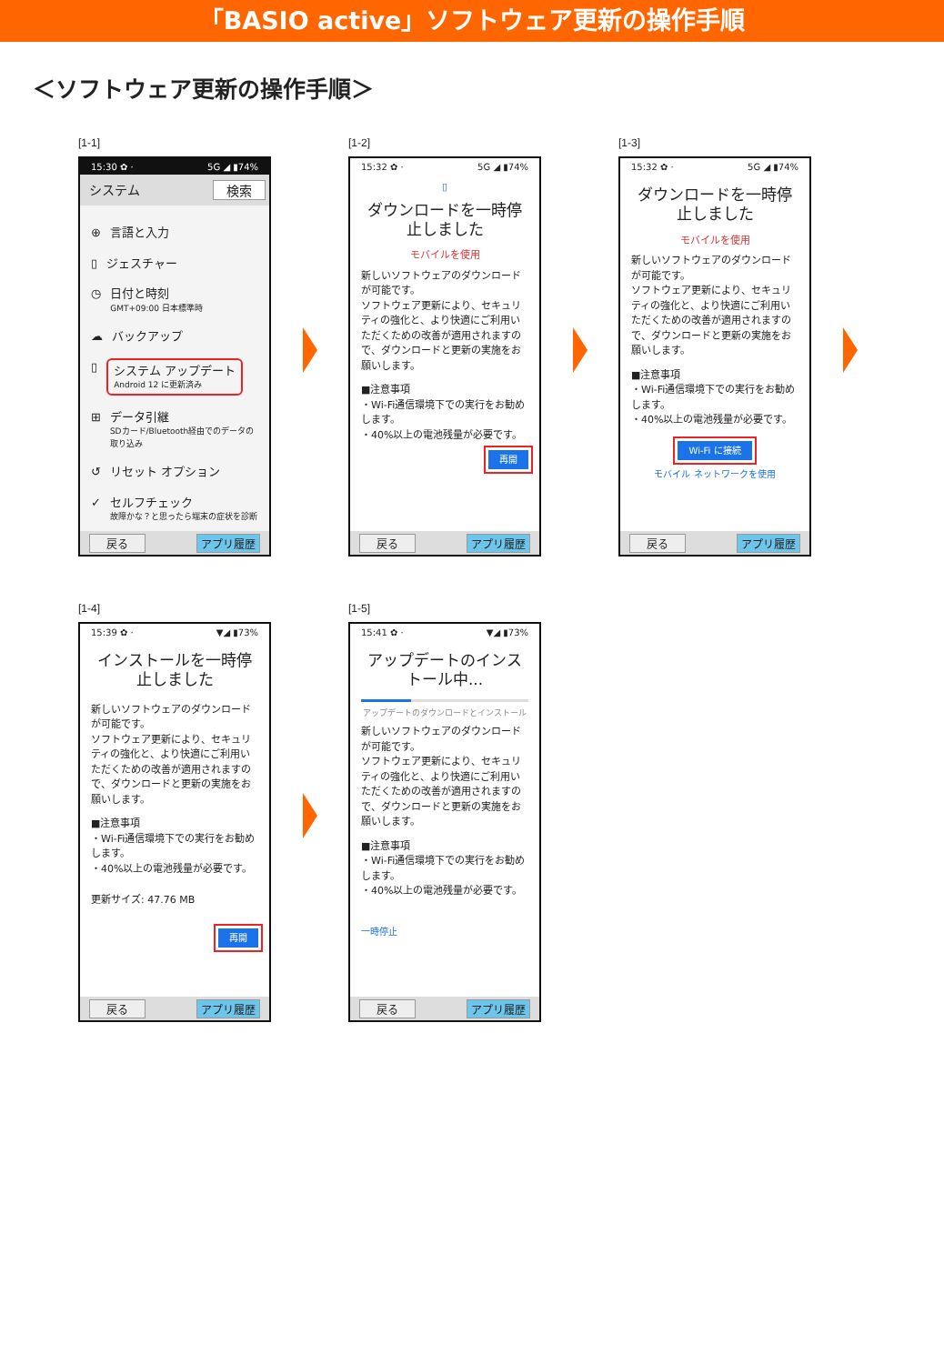「BASIO active」ソフトウェア更新の操作手順
＜ソフトウェア更新の操作手順＞
[1-1]
15:30 ✿ · 5G ◢ ▮74%
システム 検索
⊕
言語と入力
▯
ジェスチャー
◷
日付と時刻
GMT+09:00 日本標準時
☁
バックアップ
▯
システム アップデート
Android 12 に更新済み
⊞
データ引継
SDカード/Bluetooth経由でのデータの取り込み
↺
リセット オプション
✓
セルフチェック
故障かな？と思ったら端末の症状を診断
戻る アプリ履歴
[1-2]
15:32 ✿ · 5G ◢ ▮74%
▯
ダウンロードを一時停止しました
モバイルを使用
新しいソフトウェアのダウンロードが可能です。
ソフトウェア更新により、セキュリティの強化と、より快適にご利用いただくための改善が適用されますので、ダウンロードと更新の実施をお願いします。
■注意事項
・Wi-Fi通信環境下での実行をお勧めします。
・40%以上の電池残量が必要です。
再開
戻る アプリ履歴
[1-3]
15:32 ✿ · 5G ◢ ▮74%
ダウンロードを一時停止しました
モバイルを使用
新しいソフトウェアのダウンロードが可能です。
ソフトウェア更新により、セキュリティの強化と、より快適にご利用いただくための改善が適用されますので、ダウンロードと更新の実施をお願いします。
■注意事項
・Wi-Fi通信環境下での実行をお勧めします。
・40%以上の電池残量が必要です。
Wi-Fi に接続
モバイル ネットワークを使用
戻る アプリ履歴
[1-4]
15:39 ✿ · ▼◢ ▮73%
インストールを一時停止しました
新しいソフトウェアのダウンロードが可能です。
ソフトウェア更新により、セキュリティの強化と、より快適にご利用いただくための改善が適用されますので、ダウンロードと更新の実施をお願いします。
■注意事項
・Wi-Fi通信環境下での実行をお勧めします。
・40%以上の電池残量が必要です。
更新サイズ: 47.76 MB
再開
戻る アプリ履歴
[1-5]
15:41 ✿ · ▼◢ ▮73%
アップデートのインストール中...
アップデートのダウンロードとインストール
新しいソフトウェアのダウンロードが可能です。
ソフトウェア更新により、セキュリティの強化と、より快適にご利用いただくための改善が適用されますので、ダウンロードと更新の実施をお願いします。
■注意事項
・Wi-Fi通信環境下での実行をお勧めします。
・40%以上の電池残量が必要です。
一時停止
戻る アプリ履歴